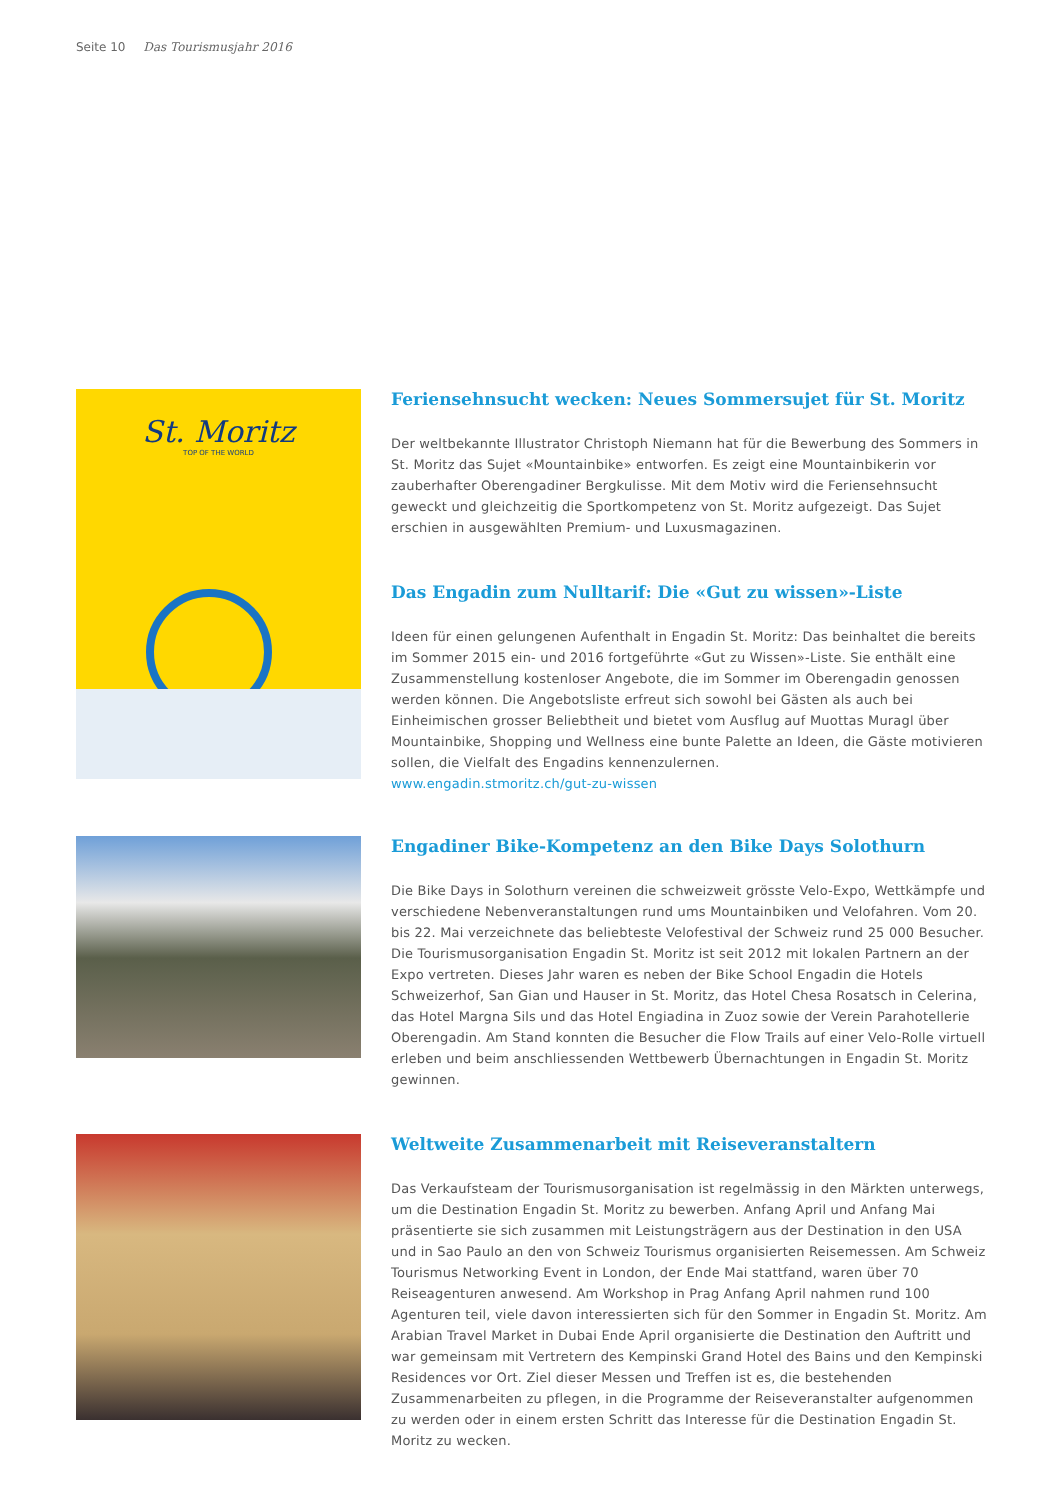Seite 10 Das Tourismusjahr 2016
St. Moritz
TOP OF THE WORLD
Feriensehnsucht wecken: Neues Sommersujet für St. Moritz
Der weltbekannte Illustrator Christoph Niemann hat für die Bewerbung des Sommers in St. Moritz das Sujet «Mountainbike» entworfen. Es zeigt eine Mountainbikerin vor zauberhafter Oberengadiner Bergkulisse. Mit dem Motiv wird die Feriensehnsucht geweckt und gleichzeitig die Sportkompetenz von St. Moritz aufgezeigt. Das Sujet erschien in ausgewählten Premium- und Luxusmagazinen.
Das Engadin zum Nulltarif: Die «Gut zu wissen»-Liste
Ideen für einen gelungenen Aufenthalt in Engadin St. Moritz: Das beinhaltet die bereits im Sommer 2015 ein- und 2016 fortgeführte «Gut zu Wissen»-Liste. Sie enthält eine Zusammenstellung kostenloser Angebote, die im Sommer im Oberengadin genossen werden können. Die Angebotsliste erfreut sich sowohl bei Gästen als auch bei Einheimischen grosser Beliebtheit und bietet vom Ausflug auf Muottas Muragl über Mountainbike, Shopping und Wellness eine bunte Palette an Ideen, die Gäste motivieren sollen, die Vielfalt des Engadins kennenzulernen.
www.engadin.stmoritz.ch/gut-zu-wissen
Engadiner Bike-Kompetenz an den Bike Days Solothurn
Die Bike Days in Solothurn vereinen die schweizweit grösste Velo-Expo, Wettkämpfe und verschiedene Nebenveranstaltungen rund ums Mountainbiken und Velofahren. Vom 20. bis 22. Mai verzeichnete das beliebteste Velofestival der Schweiz rund 25 000 Besucher. Die Tourismusorganisation Engadin St. Moritz ist seit 2012 mit lokalen Partnern an der Expo vertreten. Dieses Jahr waren es neben der Bike School Engadin die Hotels Schweizerhof, San Gian und Hauser in St. Moritz, das Hotel Chesa Rosatsch in Celerina, das Hotel Margna Sils und das Hotel Engiadina in Zuoz sowie der Verein Parahotellerie Oberengadin. Am Stand konnten die Besucher die Flow Trails auf einer Velo-Rolle virtuell erleben und beim anschliessenden Wettbewerb Übernachtungen in Engadin St. Moritz gewinnen.
Weltweite Zusammenarbeit mit Reiseveranstaltern
Das Verkaufsteam der Tourismusorganisation ist regelmässig in den Märkten unterwegs, um die Destination Engadin St. Moritz zu bewerben. Anfang April und Anfang Mai präsentierte sie sich zusammen mit Leistungsträgern aus der Destination in den USA und in Sao Paulo an den von Schweiz Tourismus organisierten Reisemessen. Am Schweiz Tourismus Networking Event in London, der Ende Mai stattfand, waren über 70 Reiseagenturen anwesend. Am Workshop in Prag Anfang April nahmen rund 100 Agenturen teil, viele davon interessierten sich für den Sommer in Engadin St. Moritz. Am Arabian Travel Market in Dubai Ende April organisierte die Destination den Auftritt und war gemeinsam mit Vertretern des Kempinski Grand Hotel des Bains und den Kempinski Residences vor Ort. Ziel dieser Messen und Treffen ist es, die bestehenden Zusammenarbeiten zu pflegen, in die Programme der Reiseveranstalter aufgenommen zu werden oder in einem ersten Schritt das Interesse für die Destination Engadin St. Moritz zu wecken.